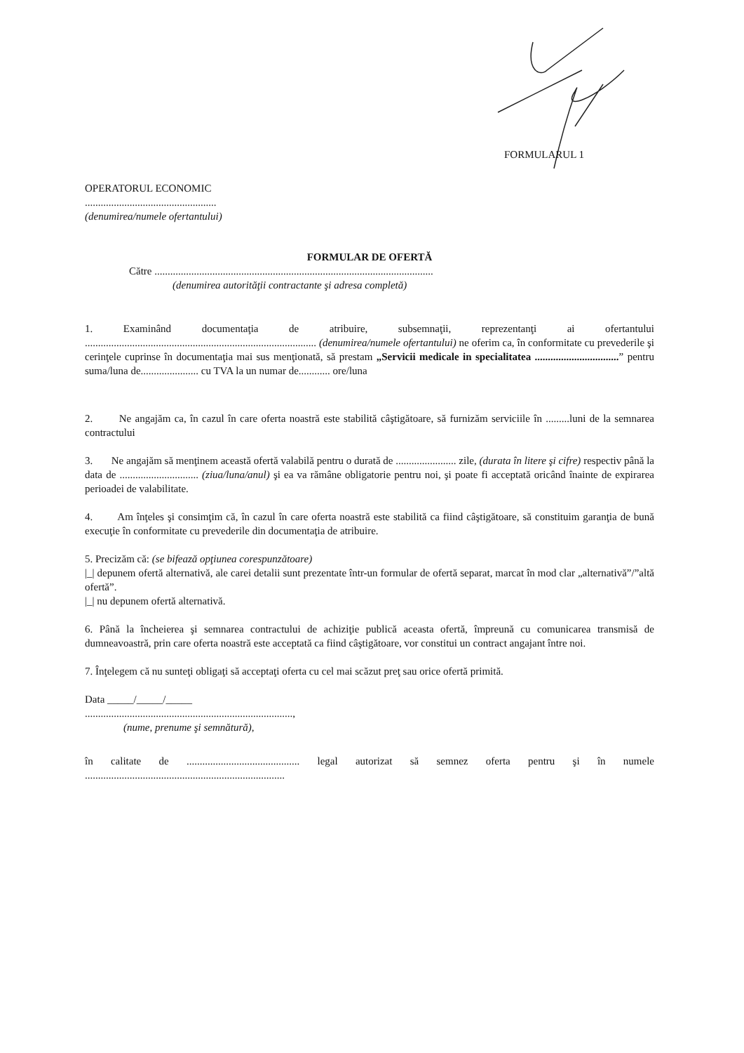FORMULARUL 1
OPERATORUL ECONOMIC
..................................................
(denumirea/numele ofertantului)
FORMULAR DE OFERTĂ
Către ..........................................................................................................
(denumirea autorităţii contractante şi adresa completă)
1. Examinând documentaţia de atribuire, subsemnaţii, reprezentanţi ai ofertantului ........................................................................................ (denumirea/numele ofertantului) ne oferim ca, în conformitate cu prevederile şi cerinţele cuprinse în documentaţia mai sus menţionată, să prestam „Servicii medicale in specialitatea ................................” pentru suma/luna de...................... cu TVA la un numar de............ ore/luna
2. Ne angajăm ca, în cazul în care oferta noastră este stabilită câştigătoare, să furnizăm serviciile în .........luni de la semnarea contractului
3. Ne angajăm să menţinem această ofertă valabilă pentru o durată de ....................... zile, (durata în litere şi cifre) respectiv până la data de .............................. (ziua/luna/anul) şi ea va rămâne obligatorie pentru noi, şi poate fi acceptată oricând înainte de expirarea perioadei de valabilitate.
4. Am înţeles şi consimţim că, în cazul în care oferta noastră este stabilită ca fiind câştigătoare, să constituim garanţia de bună execuţie în conformitate cu prevederile din documentaţia de atribuire.
5. Precizăm că: (se bifează opţiunea corespunzătoare)
|_| depunem ofertă alternativă, ale carei detalii sunt prezentate într-un formular de ofertă separat, marcat în mod clar „alternativă”/”altă ofertă”.
|_| nu depunem ofertă alternativă.
6. Până la încheierea şi semnarea contractului de achiziţie publică aceasta ofertă, împreună cu comunicarea transmisă de dumneavoastră, prin care oferta noastră este acceptată ca fiind câştigătoare, vor constitui un contract angajant între noi.
7. Înţelegem că nu sunteţi obligaţi să acceptaţi oferta cu cel mai scăzut preţ sau orice ofertă primită.
Data _____/_____/_____
...............................................................................,
(nume, prenume şi semnătură),
în calitate de ........................................... legal autorizat să semnez oferta pentru şi în numele ............................................................................